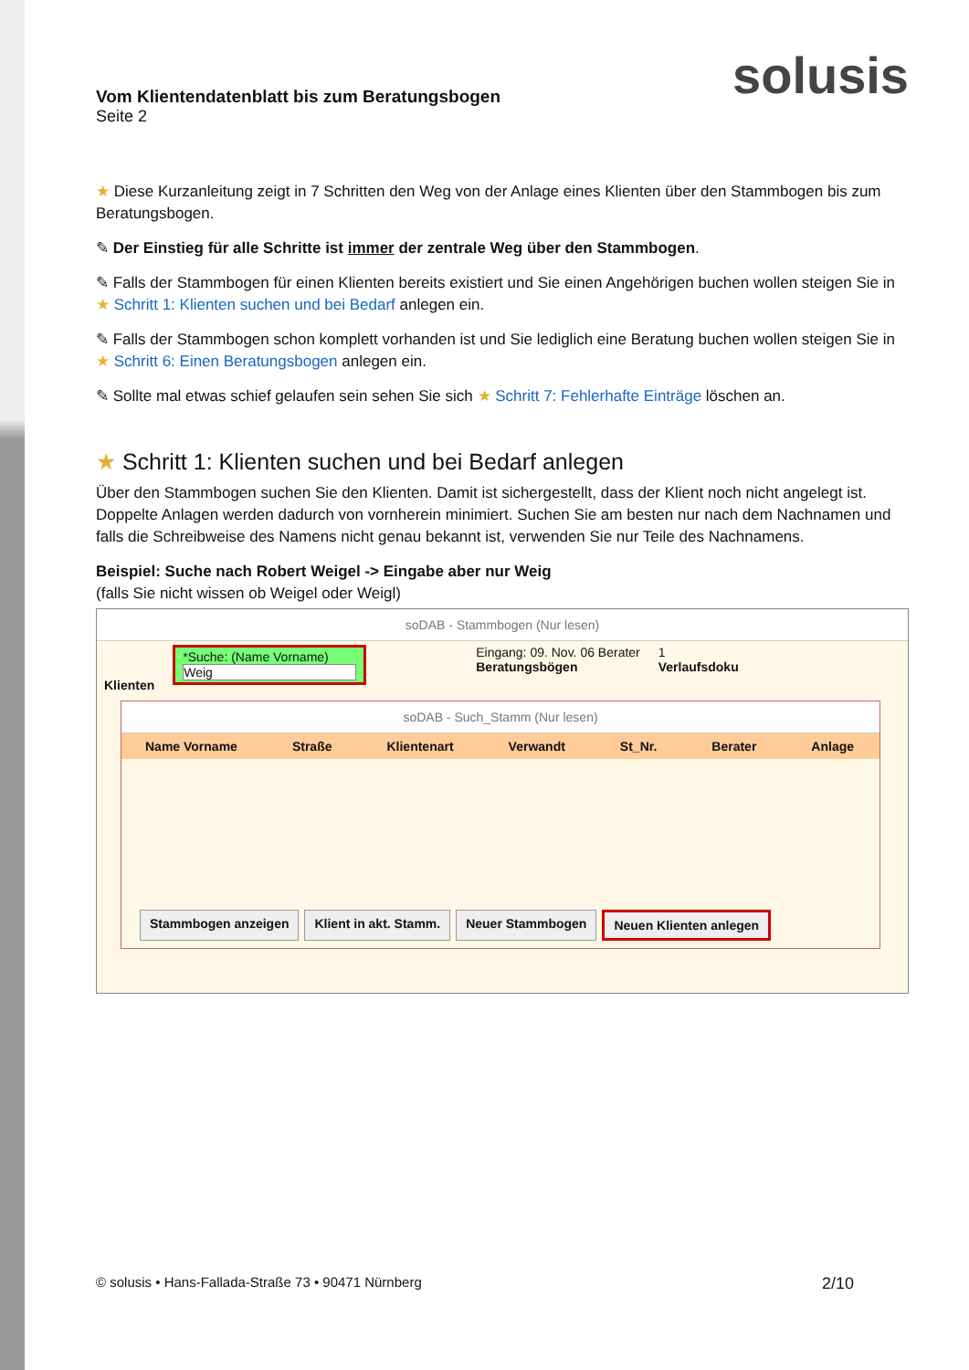solusis
Vom Klientendatenblatt bis zum Beratungsbogen
Seite 2
★ Diese Kurzanleitung zeigt in 7 Schritten den Weg von der Anlage eines Klienten über den Stammbogen bis zum Beratungsbogen.
✎ Der Einstieg für alle Schritte ist immer der zentrale Weg über den Stammbogen.
✎ Falls der Stammbogen für einen Klienten bereits existiert und Sie einen Angehörigen buchen wollen steigen Sie in ★ Schritt 1: Klienten suchen und bei Bedarf anlegen ein.
✎ Falls der Stammbogen schon komplett vorhanden ist und Sie lediglich eine Beratung buchen wollen steigen Sie in ★ Schritt 6: Einen Beratungsbogen anlegen ein.
✎ Sollte mal etwas schief gelaufen sein sehen Sie sich ★ Schritt 7: Fehlerhafte Einträge löschen an.
★ Schritt 1: Klienten suchen und bei Bedarf anlegen
Über den Stammbogen suchen Sie den Klienten. Damit ist sichergestellt, dass der Klient noch nicht angelegt ist. Doppelte Anlagen werden dadurch von vornherein minimiert. Suchen Sie am besten nur nach dem Nachnamen und falls die Schreibweise des Namens nicht genau bekannt ist, verwenden Sie nur Teile des Nachnamens.
Beispiel: Suche nach Robert Weigel -> Eingabe aber nur Weig
(falls Sie nicht wissen ob Weigel oder Weigl)
soDAB - Stammbogen (Nur lesen)
Klienten
*Suche: (Name Vorname)
Weig
Eingang: 09. Nov. 06 Berater
Beratungsbögen
1
Verlaufsdoku
soDAB - Such_Stamm (Nur lesen)
Name Vorname Straße Klientenart Verwandt St_Nr. Berater Anlage
Stammbogen anzeigen Klient in akt. Stamm. Neuer Stammbogen Neuen Klienten anlegen
© solusis • Hans-Fallada-Straße 73 • 90471 Nürnberg 2/10